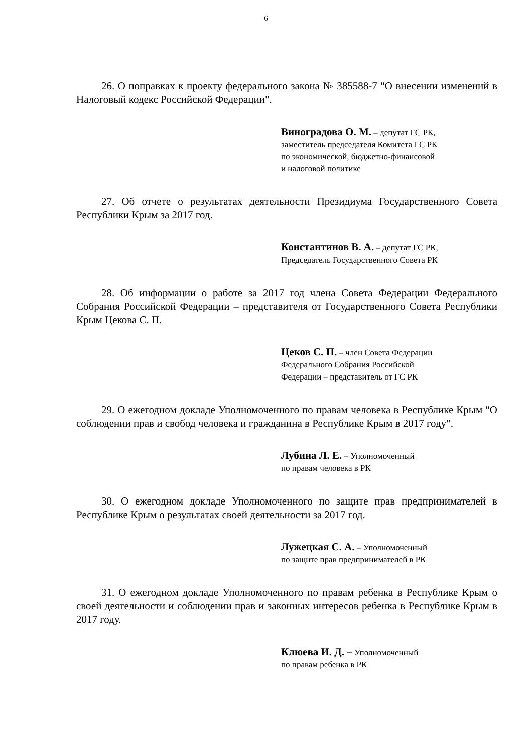6
26. О поправках к проекту федерального закона № 385588-7 "О внесении изменений в Налоговый кодекс Российской Федерации".
Виноградова О. М. – депутат ГС РК,
заместитель председателя Комитета ГС РК
по экономической, бюджетно-финансовой
и налоговой политике
27. Об отчете о результатах деятельности Президиума Государственного Совета Республики Крым за 2017 год.
Константинов В. А. – депутат ГС РК,
Председатель Государственного Совета РК
28. Об информации о работе за 2017 год члена Совета Федерации Федерального Собрания Российской Федерации – представителя от Государственного Совета Республики Крым Цекова С. П.
Цеков С. П. – член Совета Федерации
Федерального Собрания Российской
Федерации – представитель от ГС РК
29. О ежегодном докладе Уполномоченного по правам человека в Республике Крым "О соблюдении прав и свобод человека и гражданина в Республике Крым в 2017 году".
Лубина Л. Е. – Уполномоченный
по правам человека в РК
30. О ежегодном докладе Уполномоченного по защите прав предпринимателей в Республике Крым о результатах своей деятельности за 2017 год.
Лужецкая С. А. – Уполномоченный
по защите прав предпринимателей в РК
31. О ежегодном докладе Уполномоченного по правам ребенка в Республике Крым о своей деятельности и соблюдении прав и законных интересов ребенка в Республике Крым в 2017 году.
Клюева И. Д. – Уполномоченный
по правам ребенка в РК